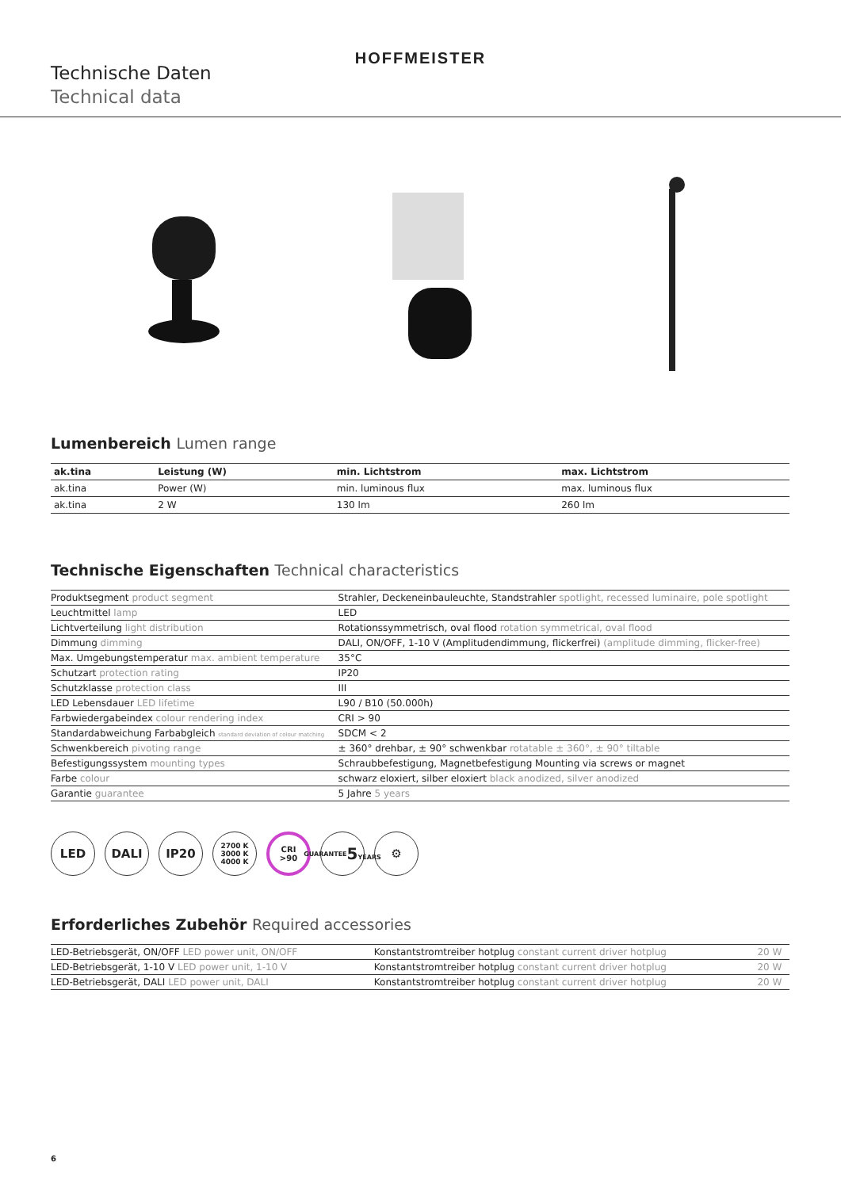HOFFMEISTER
Technische Daten
Technical data
Lumenbereich Lumen range
| ak.tina | Leistung (W) | min. Lichtstrom | max. Lichtstrom |
| --- | --- | --- | --- |
| ak.tina | Power (W) | min. luminous flux | max. luminous flux |
| ak.tina | 2 W | 130 lm | 260 lm |
Technische Eigenschaften Technical characteristics
| Produktsegment product segment | Strahler, Deckeneinbauleuchte, Standstrahler spotlight, recessed luminaire, pole spotlight |
| Leuchtmittel lamp | LED |
| Lichtverteilung light distribution | Rotationssymmetrisch, oval flood rotation symmetrical, oval flood |
| Dimmung dimming | DALI, ON/OFF, 1-10 V (Amplitudendimmung, flickerfrei) (amplitude dimming, flicker-free) |
| Max. Umgebungstemperatur max. ambient temperature | 35°C |
| Schutzart protection rating | IP20 |
| Schutzklasse protection class | III |
| LED Lebensdauer LED lifetime | L90 / B10 (50.000h) |
| Farbwiedergabeindex colour rendering index | CRI > 90 |
| Standardabweichung Farbabgleich standard deviation of colour matching | SDCM < 2 |
| Schwenkbereich pivoting range | ± 360° drehbar, ± 90° schwenkbar rotatable ± 360°, ± 90° tiltable |
| Befestigungssystem mounting types | Schraubbefestigung, Magnetbefestigung Mounting via screws or magnet |
| Farbe colour | schwarz eloxiert, silber eloxiert black anodized, silver anodized |
| Garantie guarantee | 5 Jahre 5 years |
LED DALI IP20
2700 K
3000 K
4000 K
CRI
>90
GUARANTEE
5
YEARS
⚙
Erforderliches Zubehör Required accessories
| LED-Betriebsgerät, ON/OFF LED power unit, ON/OFF | Konstantstromtreiber hotplug constant current driver hotplug | 20 W |
| LED-Betriebsgerät, 1-10 V LED power unit, 1-10 V | Konstantstromtreiber hotplug constant current driver hotplug | 20 W |
| LED-Betriebsgerät, DALI LED power unit, DALI | Konstantstromtreiber hotplug constant current driver hotplug | 20 W |
6